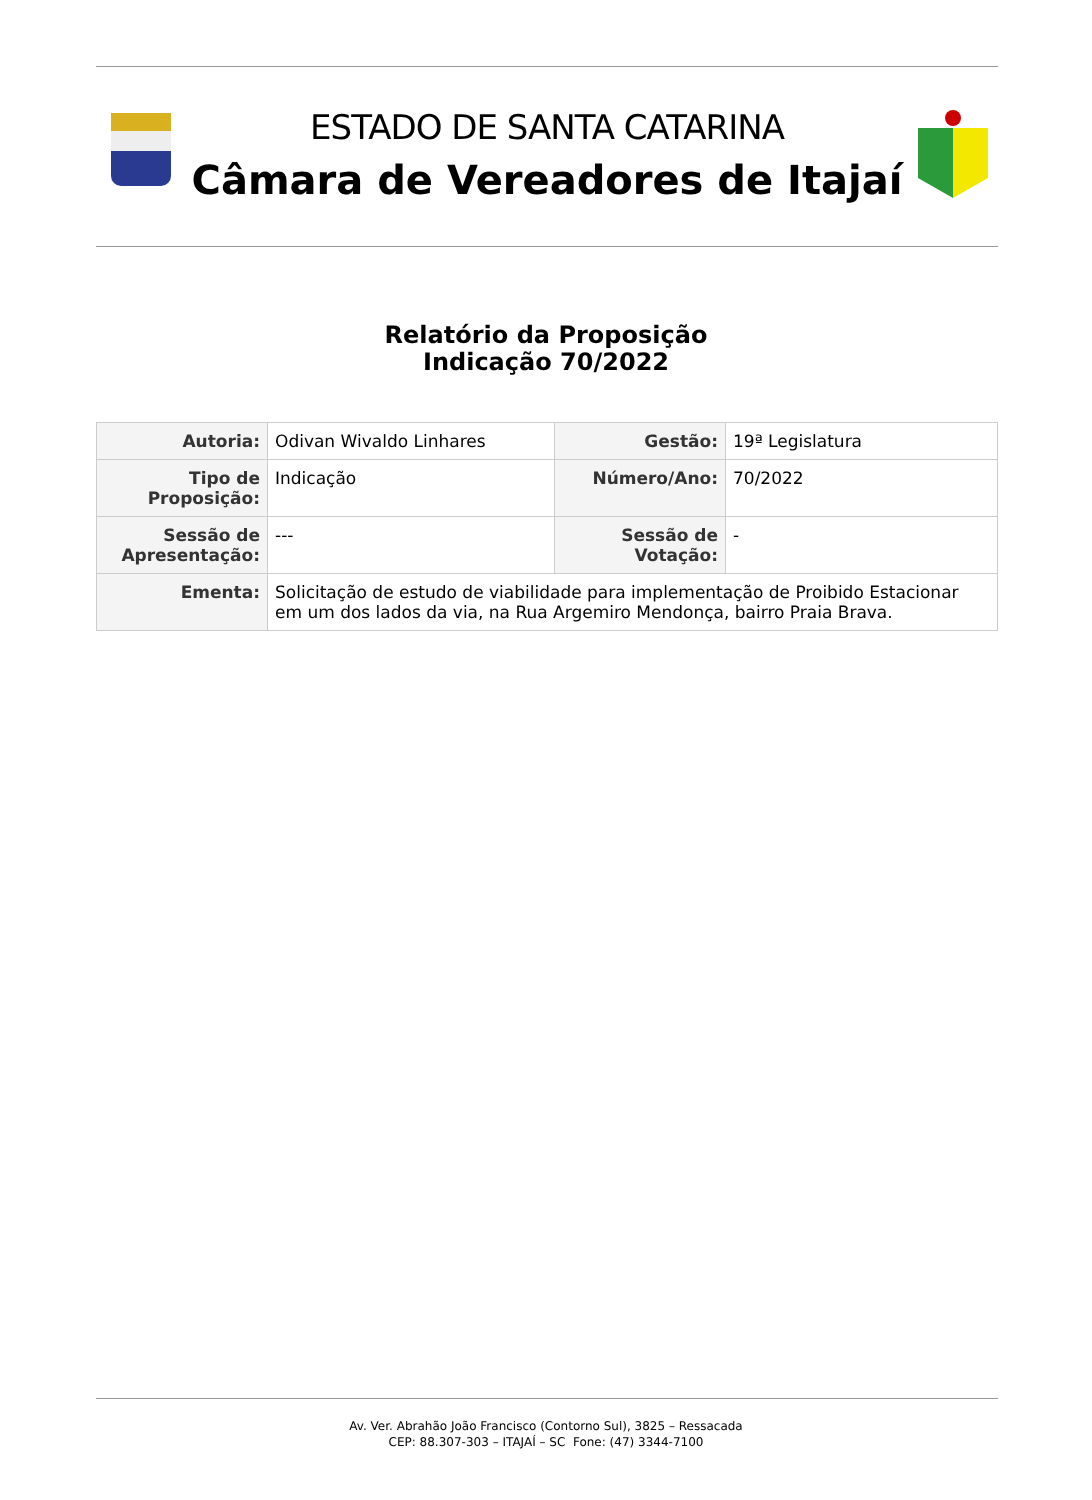ESTADO DE SANTA CATARINA
Câmara de Vereadores de Itajaí
Relatório da Proposição
Indicação 70/2022
| Autoria: | Odivan Wivaldo Linhares | Gestão: | 19ª Legislatura |
| Tipo de Proposição: | Indicação | Número/Ano: | 70/2022 |
| Sessão de Apresentação: | --- | Sessão de Votação: | - |
| Ementa: | Solicitação de estudo de viabilidade para implementação de Proibido Estacionar em um dos lados da via, na Rua Argemiro Mendonça, bairro Praia Brava. | | |
Av. Ver. Abrahão João Francisco (Contorno Sul), 3825 – Ressacada
CEP: 88.307-303 – ITAJAÍ – SC Fone: (47) 3344-7100